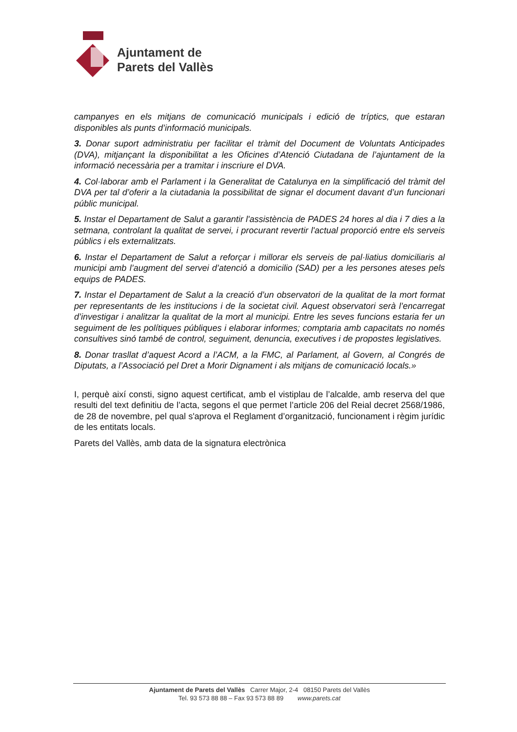Ajuntament de
Parets del Vallès
campanyes en els mitjans de comunicació municipals i edició de tríptics, que estaran disponibles als punts d’informació municipals.
3. Donar suport administratiu per facilitar el tràmit del Document de Voluntats Anticipades (DVA), mitjançant la disponibilitat a les Oficines d’Atenció Ciutadana de l’ajuntament de la informació necessària per a tramitar i inscriure el DVA.
4. Col·laborar amb el Parlament i la Generalitat de Catalunya en la simplificació del tràmit del DVA per tal d’oferir a la ciutadania la possibilitat de signar el document davant d’un funcionari públic municipal.
5. Instar el Departament de Salut a garantir l'assistència de PADES 24 hores al dia i 7 dies a la setmana, controlant la qualitat de servei, i procurant revertir l'actual proporció entre els serveis públics i els externalitzats.
6. Instar el Departament de Salut a reforçar i millorar els serveis de pal·liatius domiciliaris al municipi amb l’augment del servei d’atenció a domicilio (SAD) per a les persones ateses pels equips de PADES.
7. Instar el Departament de Salut a la creació d’un observatori de la qualitat de la mort format per representants de les institucions i de la societat civil. Aquest observatori serà l’encarregat d’investigar i analitzar la qualitat de la mort al municipi. Entre les seves funcions estaria fer un seguiment de les polítiques públiques i elaborar informes; comptaria amb capacitats no només consultives sinó també de control, seguiment, denuncia, executives i de propostes legislatives.
8. Donar trasllat d’aquest Acord a l’ACM, a la FMC, al Parlament, al Govern, al Congrés de Diputats, a l’Associació pel Dret a Morir Dignament i als mitjans de comunicació locals.»
I, perquè així consti, signo aquest certificat, amb el vistiplau de l’alcalde, amb reserva del que resulti del text definitiu de l’acta, segons el que permet l’article 206 del Reial decret 2568/1986, de 28 de novembre, pel qual s'aprova el Reglament d’organització, funcionament i règim jurídic de les entitats locals.
Parets del Vallès, amb data de la signatura electrònica
Ajuntament de Parets del Vallès Carrer Major, 2-4 08150 Parets del Vallès
Tel. 93 573 88 88 – Fax 93 573 88 89 www.parets.cat